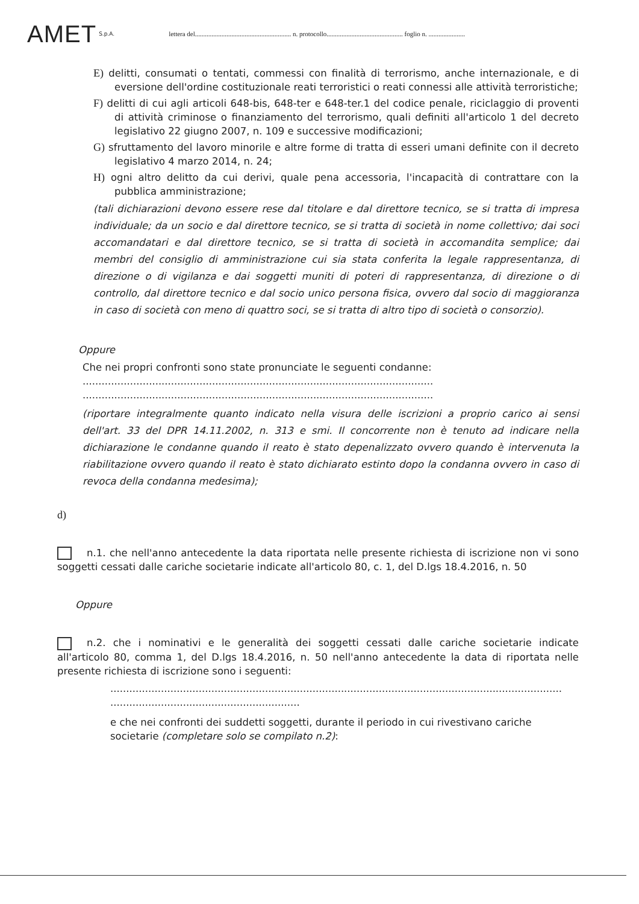AMET S.p.A. lettera del.......................................................... n. protocollo.............................................. foglio n. ......................
E) delitti, consumati o tentati, commessi con finalità di terrorismo, anche internazionale, e di eversione dell'ordine costituzionale reati terroristici o reati connessi alle attività terroristiche;
F) delitti di cui agli articoli 648-bis, 648-ter e 648-ter.1 del codice penale, riciclaggio di proventi di attività criminose o finanziamento del terrorismo, quali definiti all'articolo 1 del decreto legislativo 22 giugno 2007, n. 109 e successive modificazioni;
G) sfruttamento del lavoro minorile e altre forme di tratta di esseri umani definite con il decreto legislativo 4 marzo 2014, n. 24;
H) ogni altro delitto da cui derivi, quale pena accessoria, l'incapacità di contrattare con la pubblica amministrazione;
(tali dichiarazioni devono essere rese dal titolare e dal direttore tecnico, se si tratta di impresa individuale; da un socio e dal direttore tecnico, se si tratta di società in nome collettivo; dai soci accomandatari e dal direttore tecnico, se si tratta di società in accomandita semplice; dai membri del consiglio di amministrazione cui sia stata conferita la legale rappresentanza, di direzione o di vigilanza e dai soggetti muniti di poteri di rappresentanza, di direzione o di controllo, dal direttore tecnico e dal socio unico persona fisica, ovvero dal socio di maggioranza in caso di società con meno di quattro soci, se si tratta di altro tipo di società o consorzio).
Oppure
Che nei propri confronti sono state pronunciate le seguenti condanne:
...............................................................................................................
...............................................................................................................
(riportare integralmente quanto indicato nella visura delle iscrizioni a proprio carico ai sensi dell'art. 33 del DPR 14.11.2002, n. 313 e smi. Il concorrente non è tenuto ad indicare nella dichiarazione le condanne quando il reato è stato depenalizzato ovvero quando è intervenuta la riabilitazione ovvero quando il reato è stato dichiarato estinto dopo la condanna ovvero in caso di revoca della condanna medesima);
d)
n.1. che nell'anno antecedente la data riportata nelle presente richiesta di iscrizione non vi sono soggetti cessati dalle cariche societarie indicate all'articolo 80, c. 1, del D.lgs 18.4.2016, n. 50
Oppure
n.2. che i nominativi e le generalità dei soggetti cessati dalle cariche societarie indicate all'articolo 80, comma 1, del D.lgs 18.4.2016, n. 50 nell'anno antecedente la data di riportata nelle presente richiesta di iscrizione sono i seguenti:
...............................................................................................................................................
............................................................
e che nei confronti dei suddetti soggetti, durante il periodo in cui rivestivano cariche societarie (completare solo se compilato n.2):